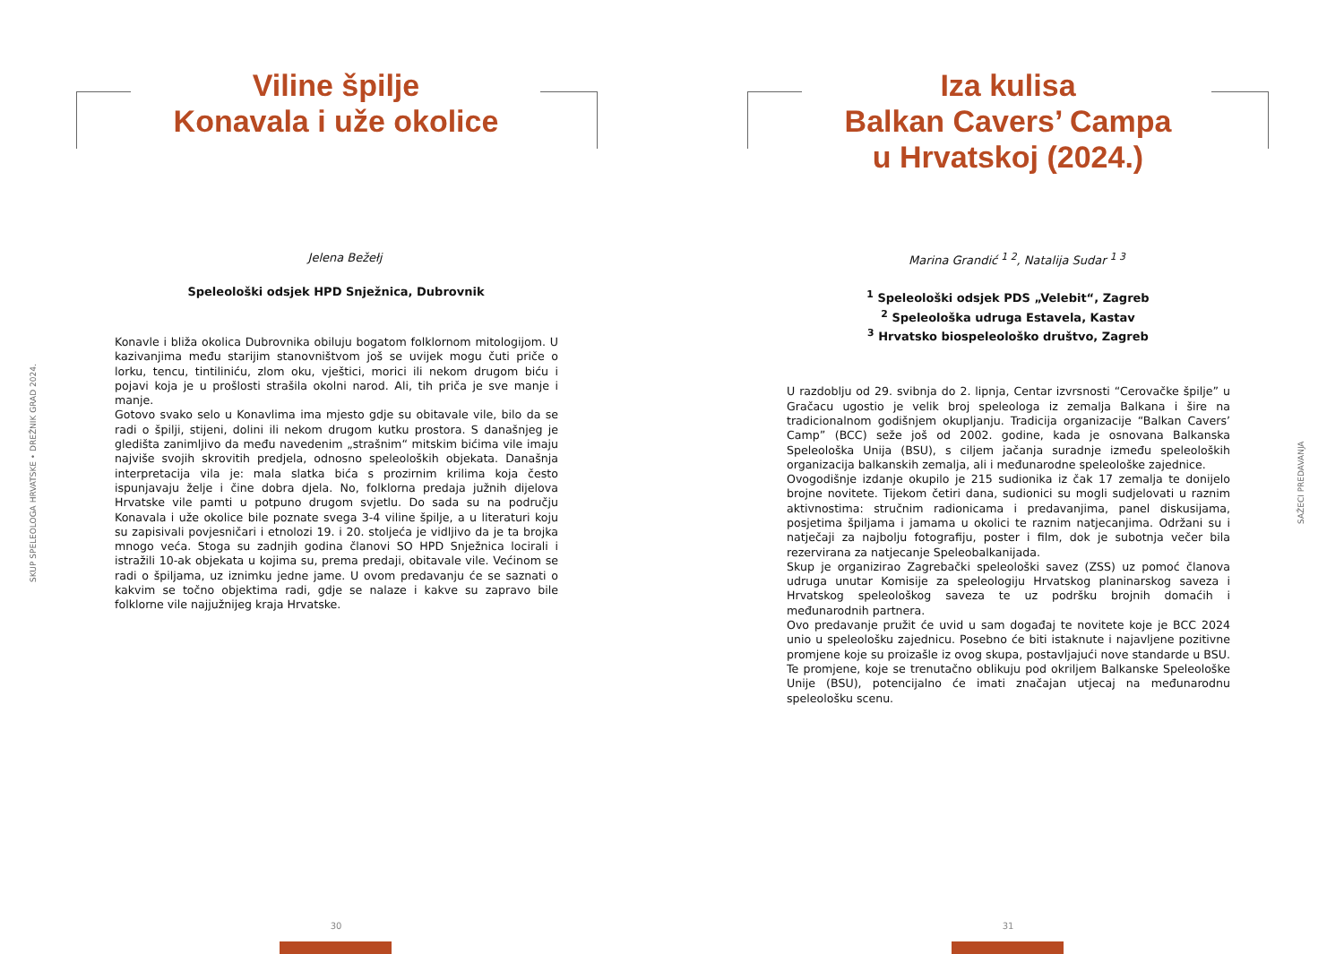Viline špilje
Konavala i uže okolice
Jelena Bežełj
Speleološki odsjek HPD Snježnica, Dubrovnik
Konavle i bliža okolica Dubrovnika obiluju bogatom folklornom mitologijom. U kazivanjima među starijim stanovništvom još se uvijek mogu čuti priče o lorku, tencu, tintiliniću, zlom oku, vještici, morici ili nekom drugom biću i pojavi koja je u prošlosti strašila okolni narod. Ali, tih priča je sve manje i manje.
Gotovo svako selo u Konavlima ima mjesto gdje su obitavale vile, bilo da se radi o špilji, stijeni, dolini ili nekom drugom kutku prostora. S današnjeg je gledišta zanimljivo da među navedenim „strašnim“ mitskim bićima vile imaju najviše svojih skrovitih predjela, odnosno speleoloških objekata. Današnja interpretacija vila je: mala slatka bića s prozirnim krilima koja često ispunjavaju želje i čine dobra djela. No, folklorna predaja južnih dijelova Hrvatske vile pamti u potpuno drugom svjetlu. Do sada su na području Konavala i uže okolice bile poznate svega 3-4 viline špilje, a u literaturi koju su zapisivali povjesničari i etnolozi 19. i 20. stoljeća je vidljivo da je ta brojka mnogo veća. Stoga su zadnjih godina članovi SO HPD Snježnica locirali i istražili 10-ak objekata u kojima su, prema predaji, obitavale vile. Većinom se radi o špiljama, uz iznimku jedne jame. U ovom predavanju će se saznati o kakvim se točno objektima radi, gdje se nalaze i kakve su zapravo bile folklorne vile najjužnijeg kraja Hrvatske.
SKUP SPELEOLOGA HRVATSKE • DREŽNIK GRAD 2024.
30
Iza kulisa
Balkan Cavers’ Campa
u Hrvatskoj (2024.)
Marina Grandić <sup>1 2</sup>, Natalija Sudar <sup>1 3</sup>
<sup>1</sup> Speleološki odsjek PDS „Velebit“, Zagreb
<sup>2</sup> Speleološka udruga Estavela, Kastav
<sup>3</sup> Hrvatsko biospeleološko društvo, Zagreb
U razdoblju od 29. svibnja do 2. lipnja, Centar izvrsnosti “Cerovačke špilje” u Gračacu ugostio je velik broj speleologa iz zemalja Balkana i šire na tradicionalnom godišnjem okupljanju. Tradicija organizacije “Balkan Cavers’ Camp” (BCC) seže još od 2002. godine, kada je osnovana Balkanska Speleološka Unija (BSU), s ciljem jačanja suradnje između speleoloških organizacija balkanskih zemalja, ali i međunarodne speleološke zajednice.
Ovogodišnje izdanje okupilo je 215 sudionika iz čak 17 zemalja te donijelo brojne novitete. Tijekom četiri dana, sudionici su mogli sudjelovati u raznim aktivnostima: stručnim radionicama i predavanjima, panel diskusijama, posjetima špiljama i jamama u okolici te raznim natjecanjima. Održani su i natječaji za najbolju fotografiju, poster i film, dok je subotnja večer bila rezervirana za natjecanje Speleobalkanijada.
Skup je organizirao Zagrebački speleološki savez (ZSS) uz pomoć članova udruga unutar Komisije za speleologiju Hrvatskog planinarskog saveza i Hrvatskog speleološkog saveza te uz podršku brojnih domaćih i međunarodnih partnera.
Ovo predavanje pružit će uvid u sam događaj te novitete koje je BCC 2024 unio u speleološku zajednicu. Posebno će biti istaknute i najavljene pozitivne promjene koje su proizašle iz ovog skupa, postavljajući nove standarde u BSU. Te promjene, koje se trenutačno oblikuju pod okriljem Balkanske Speleološke Unije (BSU), potencijalno će imati značajan utjecaj na međunarodnu speleološku scenu.
SAŽECI PREDAVANJA
31